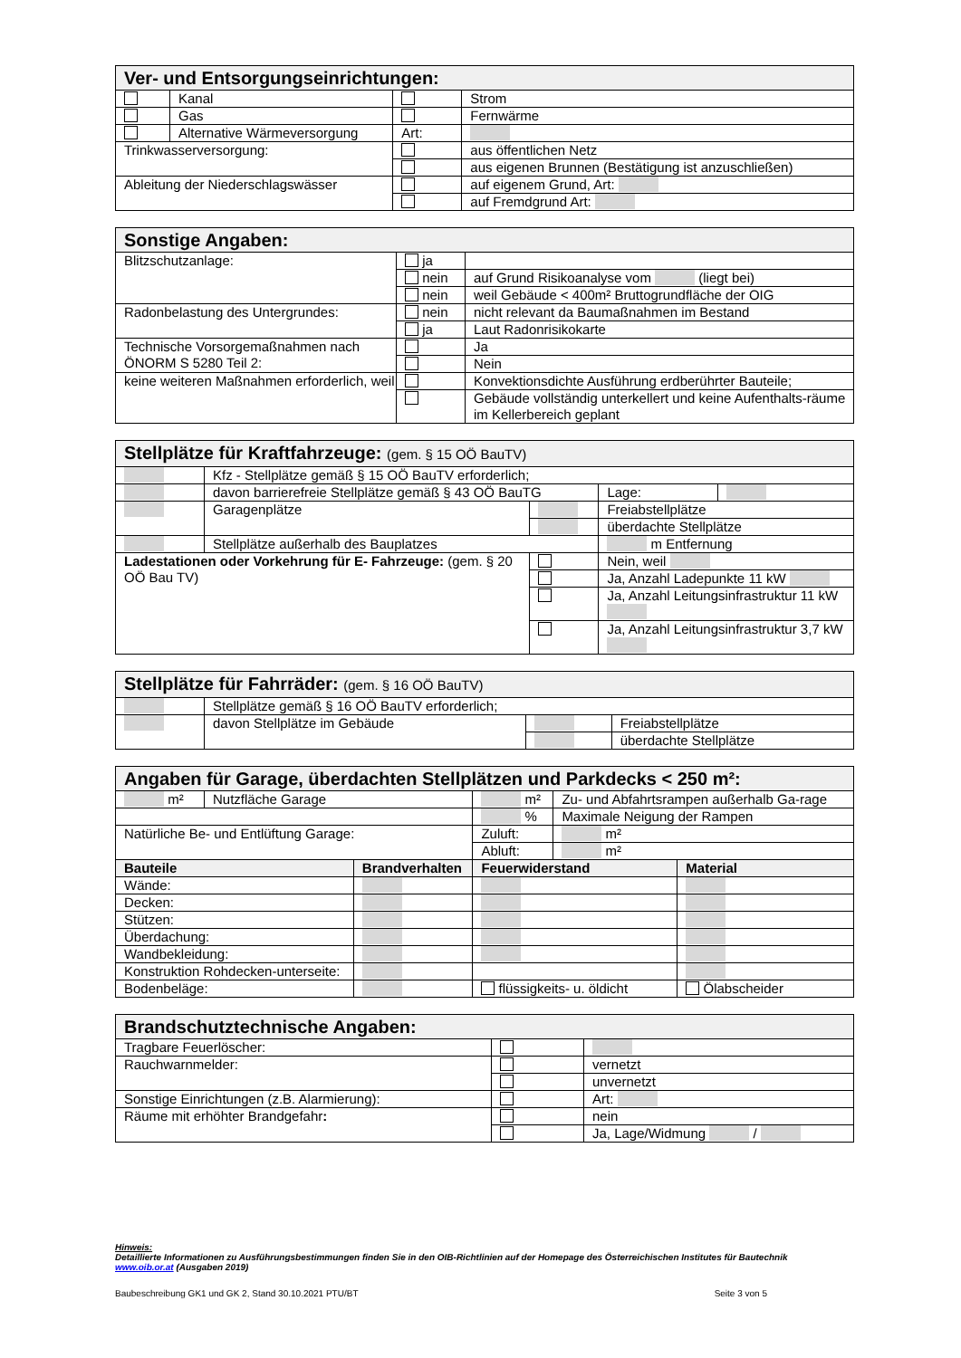| Ver- und Entsorgungseinrichtungen: | | | |
| | Kanal | | Strom |
| | Gas | | Fernwärme |
| | Alternative Wärmeversorgung | Art: | |
| Trinkwasserversorgung: | | | aus öffentlichen Netz |
| | | | aus eigenen Brunnen (Bestätigung ist anzuschließen) |
| Ableitung der Niederschlagswässer | | | auf eigenem Grund, Art: |
| | | | auf Fremdgrund Art: |
| Sonstige Angaben: | | |
| Blitzschutzanlage: | ja | |
| | nein | auf Grund Risikoanalyse vom (liegt bei) |
| | nein | weil Gebäude < 400m² Bruttogrundfläche der OIG |
| Radonbelastung des Untergrundes: | nein | nicht relevant da Baumaßnahmen im Bestand |
| | ja | Laut Radonrisikokarte |
| Technische Vorsorgemaßnahmen nach ÖNORM S 5280 Teil 2: | | Ja |
| | | Nein |
| keine weiteren Maßnahmen erforderlich, weil | | Konvektionsdichte Ausführung erdberührter Bauteile; |
| | | Gebäude vollständig unterkellert und keine Aufenthalts-räume im Kellerbereich geplant |
| Stellplätze für Kraftfahrzeuge: (gem. § 15 OÖ BauTV) | | | | |
| | Kfz - Stellplätze gemäß § 15 OÖ BauTV erforderlich; | | | |
| | davon barrierefreie Stellplätze gemäß § 43 OÖ BauTG | | Lage: | |
| | Garagenplätze | | Freiabstellplätze | |
| | | | überdachte Stellplätze | |
| | Stellplätze außerhalb des Bauplatzes | | m Entfernung | |
| Ladestationen oder Vorkehrung für E- Fahrzeuge: (gem. § 20 OÖ Bau TV) | | | Nein, weil | |
| | | | Ja, Anzahl Ladepunkte 11 kW | |
| | | | Ja, Anzahl Leitungsinfrastruktur 11 kW | |
| | | | Ja, Anzahl Leitungsinfrastruktur 3,7 kW | |
| Stellplätze für Fahrräder: (gem. § 16 OÖ BauTV) | | | |
| | Stellplätze gemäß § 16 OÖ BauTV erforderlich; | | |
| | davon Stellplätze im Gebäude | | Freiabstellplätze |
| | | | überdachte Stellplätze |
| Angaben für Garage, überdachten Stellplätzen und Parkdecks < 250 m²: | | | | | |
| m² | Nutzfläche Garage | | m² | Zu- und Abfahrtsrampen außerhalb Ga-rage | |
| | | | % | Maximale Neigung der Rampen | |
| Natürliche Be- und Entlüftung Garage: | | | Zuluft: | m² | |
| | | | Abluft: | m² | |
| Bauteile | | Brandverhalten | Feuerwiderstand | | Material |
| Wände: | | | | | |
| Decken: | | | | | |
| Stützen: | | | | | |
| Überdachung: | | | | | |
| Wandbekleidung: | | | | | |
| Konstruktion Rohdecken-unterseite: | | | | | |
| Bodenbeläge: | | | flüssigkeits- u. öldicht | | Ölabscheider |
| Brandschutztechnische Angaben: | | |
| Tragbare Feuerlöscher: | | |
| Rauchwarnmelder: | | vernetzt |
| | | unvernetzt |
| Sonstige Einrichtungen (z.B. Alarmierung): | | Art: |
| Räume mit erhöhter Brandgefahr : | | nein |
| | | Ja, Lage/Widmung / |
Hinweis:
Detaillierte Informationen zu Ausführungsbestimmungen finden Sie in den OIB-Richtlinien auf der Homepage des Österreichischen Institutes für Bautechnik
www.oib.or.at (Ausgaben 2019)
Baubeschreibung GK1 und GK 2, Stand 30.10.2021 PTU/BT Seite 3 von 5